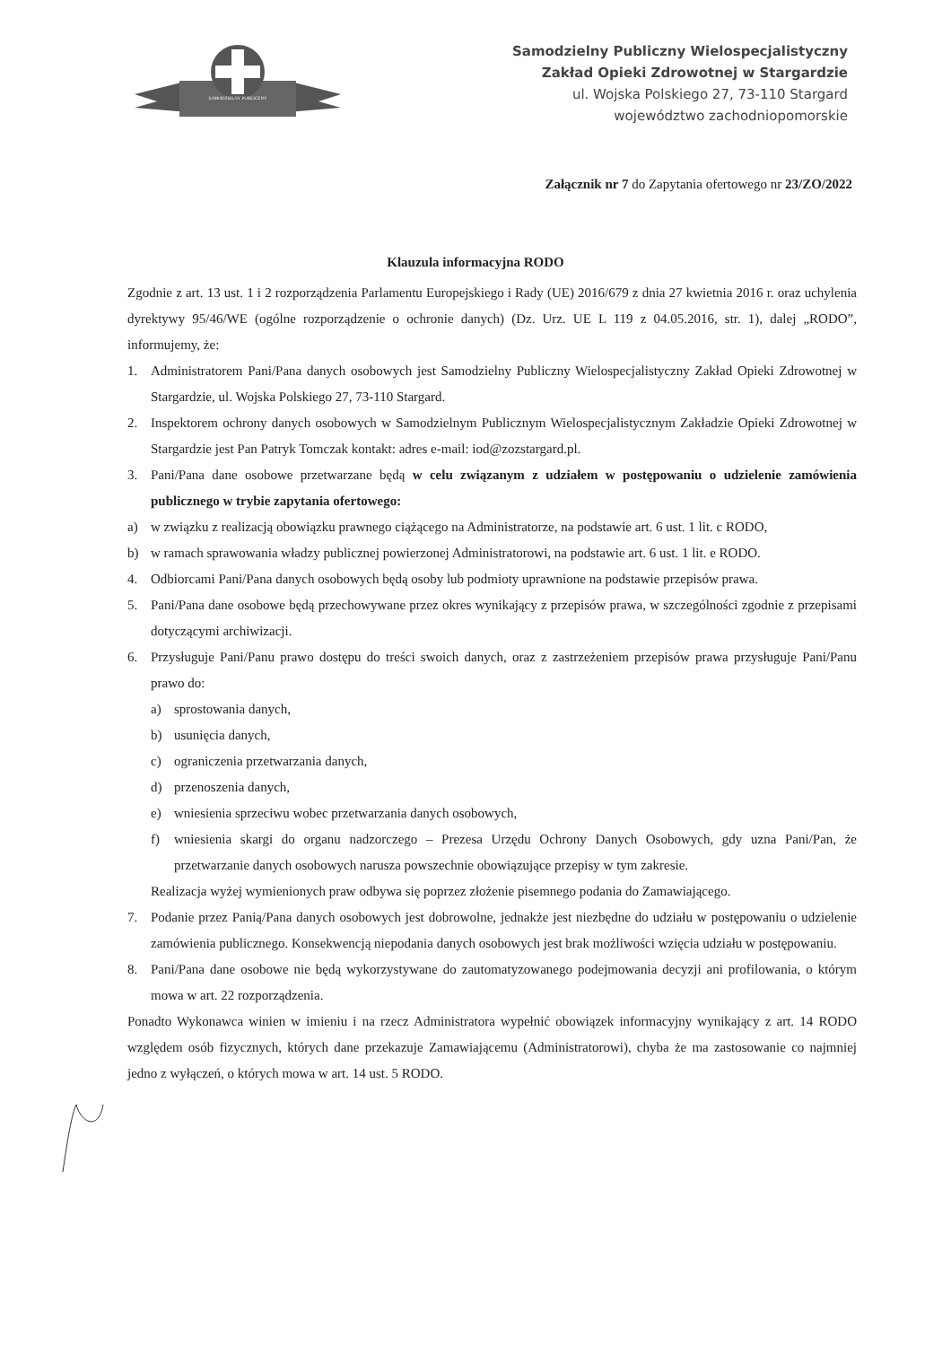SAMODZIELNY PUBLICZNY
Samodzielny Publiczny Wielospecjalistyczny
Zakład Opieki Zdrowotnej w Stargardzie
ul. Wojska Polskiego 27, 73-110 Stargard
województwo zachodniopomorskie
Załącznik nr 7 do Zapytania ofertowego nr 23/ZO/2022
Klauzula informacyjna RODO
Zgodnie z art. 13 ust. 1 i 2 rozporządzenia Parlamentu Europejskiego i Rady (UE) 2016/679 z dnia 27 kwietnia 2016 r. oraz uchylenia dyrektywy 95/46/WE (ogólne rozporządzenie o ochronie danych) (Dz. Urz. UE L 119 z 04.05.2016, str. 1), dalej „RODO”, informujemy, że:
1. Administratorem Pani/Pana danych osobowych jest Samodzielny Publiczny Wielospecjalistyczny Zakład Opieki Zdrowotnej w Stargardzie, ul. Wojska Polskiego 27, 73-110 Stargard.
2. Inspektorem ochrony danych osobowych w Samodzielnym Publicznym Wielospecjalistycznym Zakładzie Opieki Zdrowotnej w Stargardzie jest Pan Patryk Tomczak kontakt: adres e-mail: iod@zozstargard.pl.
3. Pani/Pana dane osobowe przetwarzane będą w celu związanym z udziałem w postępowaniu o udzielenie zamówienia publicznego w trybie zapytania ofertowego:
a) w związku z realizacją obowiązku prawnego ciążącego na Administratorze, na podstawie art. 6 ust. 1 lit. c RODO,
b) w ramach sprawowania władzy publicznej powierzonej Administratorowi, na podstawie art. 6 ust. 1 lit. e RODO.
4. Odbiorcami Pani/Pana danych osobowych będą osoby lub podmioty uprawnione na podstawie przepisów prawa.
5. Pani/Pana dane osobowe będą przechowywane przez okres wynikający z przepisów prawa, w szczególności zgodnie z przepisami dotyczącymi archiwizacji.
6. Przysługuje Pani/Panu prawo dostępu do treści swoich danych, oraz z zastrzeżeniem przepisów prawa przysługuje Pani/Panu prawo do:
a) sprostowania danych,
b) usunięcia danych,
c) ograniczenia przetwarzania danych,
d) przenoszenia danych,
e) wniesienia sprzeciwu wobec przetwarzania danych osobowych,
f) wniesienia skargi do organu nadzorczego – Prezesa Urzędu Ochrony Danych Osobowych, gdy uzna Pani/Pan, że przetwarzanie danych osobowych narusza powszechnie obowiązujące przepisy w tym zakresie.
Realizacja wyżej wymienionych praw odbywa się poprzez złożenie pisemnego podania do Zamawiającego.
7. Podanie przez Panią/Pana danych osobowych jest dobrowolne, jednakże jest niezbędne do udziału w postępowaniu o udzielenie zamówienia publicznego. Konsekwencją niepodania danych osobowych jest brak możliwości wzięcia udziału w postępowaniu.
8. Pani/Pana dane osobowe nie będą wykorzystywane do zautomatyzowanego podejmowania decyzji ani profilowania, o którym mowa w art. 22 rozporządzenia.
Ponadto Wykonawca winien w imieniu i na rzecz Administratora wypełnić obowiązek informacyjny wynikający z art. 14 RODO względem osób fizycznych, których dane przekazuje Zamawiającemu (Administratorowi), chyba że ma zastosowanie co najmniej jedno z wyłączeń, o których mowa w art. 14 ust. 5 RODO.